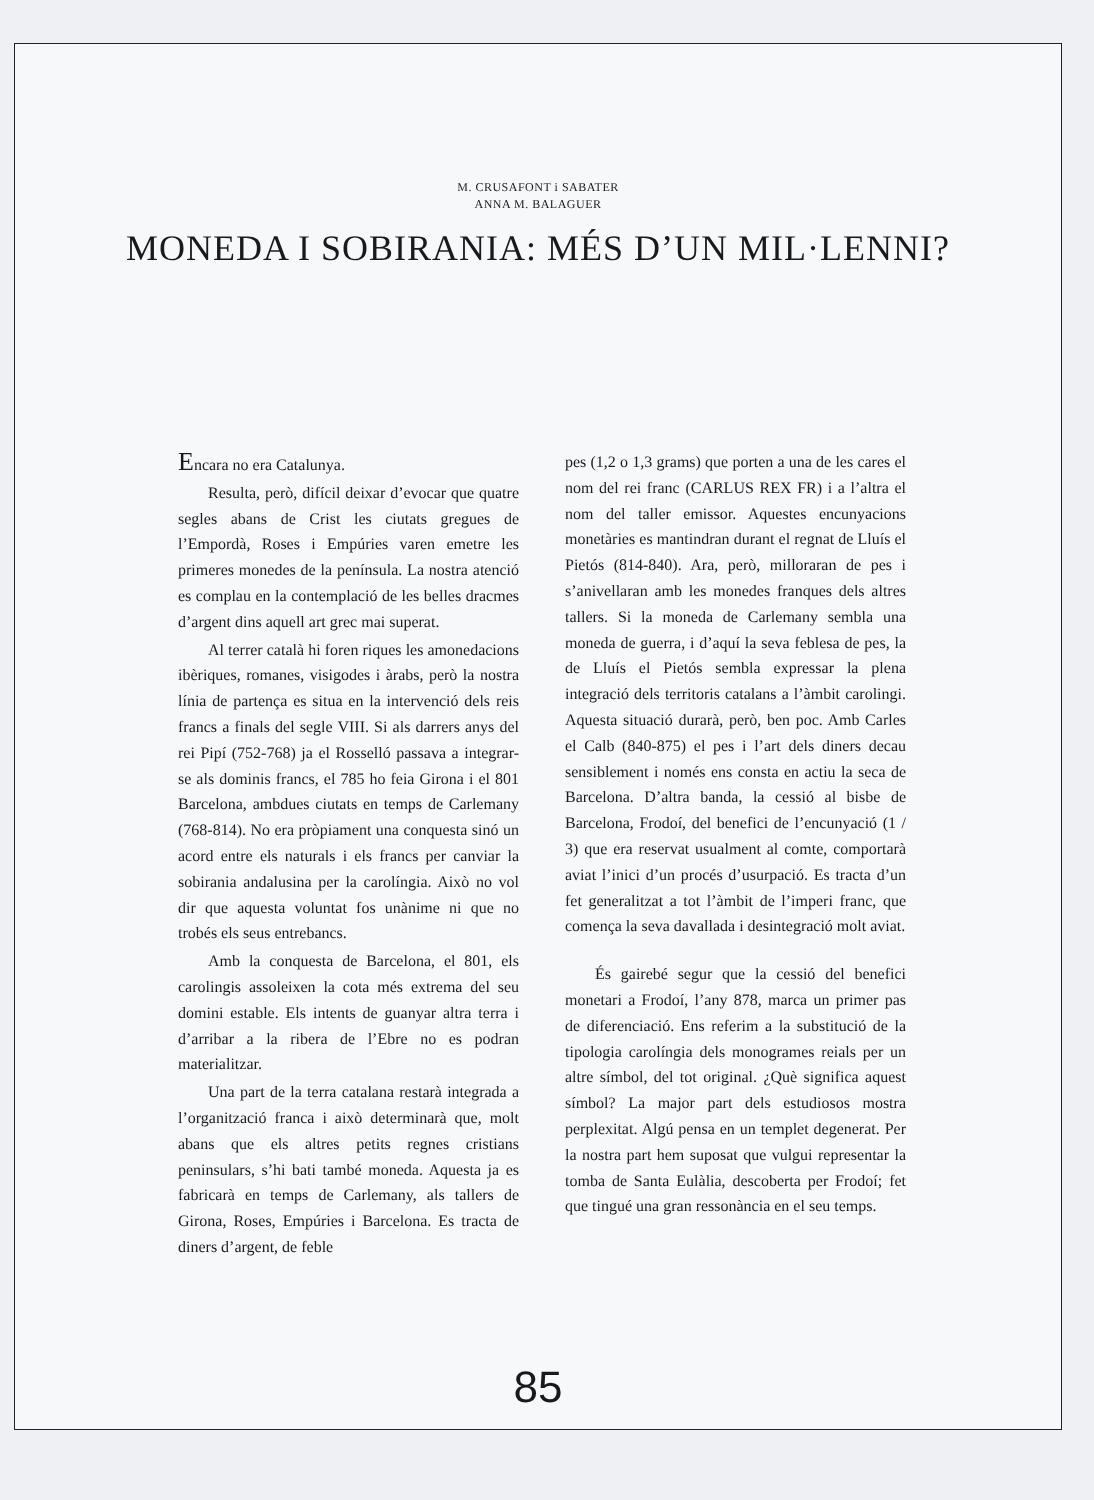M. CRUSAFONT i SABATER
ANNA M. BALAGUER
MONEDA I SOBIRANIA: MÉS D’UN MIL·LENNI?
Encara no era Catalunya.
Resulta, però, difícil deixar d’evocar que quatre segles abans de Crist les ciutats gregues de l’Empordà, Roses i Empúries varen emetre les primeres monedes de la península. La nostra atenció es complau en la contemplació de les belles dracmes d’argent dins aquell art grec mai superat.
Al terrer català hi foren riques les amonedacions ibèriques, romanes, visigodes i àrabs, però la nostra línia de partença es situa en la intervenció dels reis francs a finals del segle VIII. Si als darrers anys del rei Pipí (752-768) ja el Rosselló passava a integrar-se als dominis francs, el 785 ho feia Girona i el 801 Barcelona, ambdues ciutats en temps de Carlemany (768-814). No era pròpiament una conquesta sinó un acord entre els naturals i els francs per canviar la sobirania andalusina per la carolíngia. Això no vol dir que aquesta voluntat fos unànime ni que no trobés els seus entrebancs.
Amb la conquesta de Barcelona, el 801, els carolingis assoleixen la cota més extrema del seu domini estable. Els intents de guanyar altra terra i d’arribar a la ribera de l’Ebre no es podran materialitzar.
Una part de la terra catalana restarà integrada a l’organització franca i això determinarà que, molt abans que els altres petits regnes cristians peninsulars, s’hi bati també moneda. Aquesta ja es fabricarà en temps de Carlemany, als tallers de Girona, Roses, Empúries i Barcelona. Es tracta de diners d’argent, de feble
pes (1,2 o 1,3 grams) que porten a una de les cares el nom del rei franc (CARLUS REX FR) i a l’altra el nom del taller emissor. Aquestes encunyacions monetàries es mantindran durant el regnat de Lluís el Pietós (814-840). Ara, però, milloraran de pes i s’anivellaran amb les monedes franques dels altres tallers. Si la moneda de Carlemany sembla una moneda de guerra, i d’aquí la seva feblesa de pes, la de Lluís el Pietós sembla expressar la plena integració dels territoris catalans a l’àmbit carolingi. Aquesta situació durarà, però, ben poc. Amb Carles el Calb (840-875) el pes i l’art dels diners decau sensiblement i només ens consta en actiu la seca de Barcelona. D’altra banda, la cessió al bisbe de Barcelona, Frodoí, del benefici de l’encunyació (1 / 3) que era reservat usualment al comte, comportarà aviat l’inici d’un procés d’usurpació. Es tracta d’un fet generalitzat a tot l’àmbit de l’imperi franc, que comença la seva davallada i desintegració molt aviat.
És gairebé segur que la cessió del benefici monetari a Frodoí, l’any 878, marca un primer pas de diferenciació. Ens referim a la substitució de la tipologia carolíngia dels monogrames reials per un altre símbol, del tot original. ¿Què significa aquest símbol? La major part dels estudiosos mostra perplexitat. Algú pensa en un templet degenerat. Per la nostra part hem suposat que vulgui representar la tomba de Santa Eulàlia, descoberta per Frodoí; fet que tingué una gran ressonància en el seu temps.
85